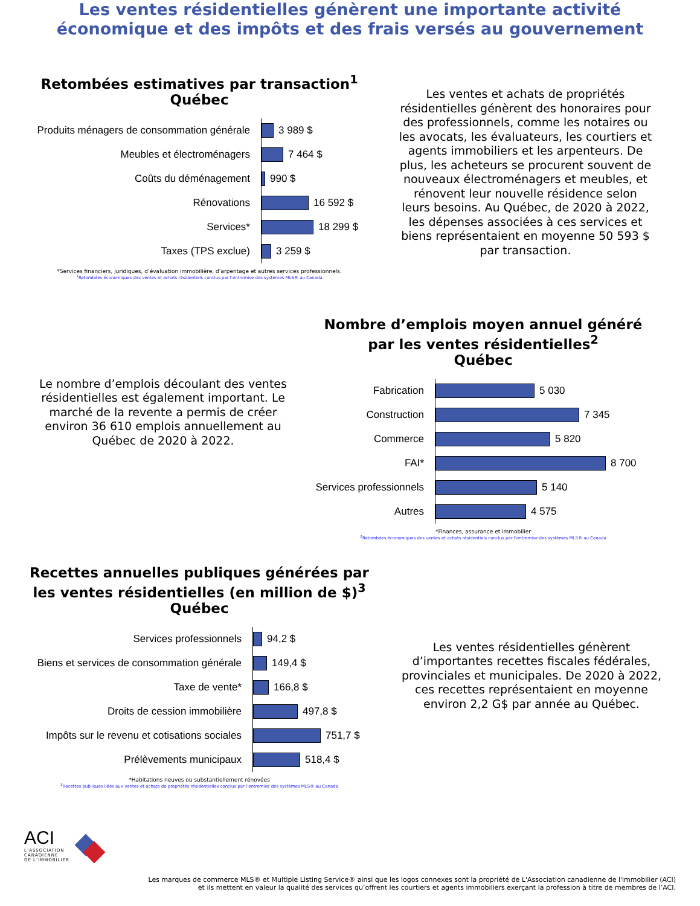Les ventes résidentielles génèrent une importante activité
économique et des impôts et des frais versés au gouvernement
Retombées estimatives par transaction<sup>1</sup>
Québec
Produits ménagers de consommation générale
Meubles et électroménagers
Coûts du déménagement
Rénovations
Services*
Taxes (TPS exclue)
3 989 $
7 464 $
990 $
16 592 $
18 299 $
3 259 $
*Services financiers, juridiques, d’évaluation immobilière, d’arpentage et autres services professionnels.
<sup>1</sup> Retombées économiques des ventes et achats résidentiels conclus par l’entremise des systèmes MLS® au Canada
Les ventes et achats de propriétés résidentielles génèrent des honoraires pour des professionnels, comme les notaires ou les avocats, les évaluateurs, les courtiers et agents immobiliers et les arpenteurs. De plus, les acheteurs se procurent souvent de nouveaux électroménagers et meubles, et rénovent leur nouvelle résidence selon leurs besoins. Au Québec, de 2020 à 2022, les dépenses associées à ces services et biens représentaient en moyenne 50 593 $ par transaction.
Le nombre d’emplois découlant des ventes résidentielles est également important. Le marché de la revente a permis de créer environ 36 610 emplois annuellement au Québec de 2020 à 2022.
Nombre d’emplois moyen annuel généré
par les ventes résidentielles<sup>2</sup>
Québec
Fabrication
Construction
Commerce
FAI*
Services professionnels
Autres
5 030
7 345
5 820
8 700
5 140
4 575
*Finances, assurance et immobilier
<sup>2</sup> Retombées économiques des ventes et achats résidentiels conclus par l’entremise des systèmes MLS® au Canada
Recettes annuelles publiques générées par
les ventes résidentielles (en million de $)<sup>3</sup>
Québec
Services professionnels
Biens et services de consommation générale
Taxe de vente*
Droits de cession immobilière
Impôts sur le revenu et cotisations sociales
Prélèvements municipaux
94,2 $
149,4 $
166,8 $
497,8 $
751,7 $
518,4 $
*Habitations neuves ou substantiellement rénovées
<sup>3</sup> Recettes publiques liées aux ventes et achats de propriétés résidentielles conclus par l’entremise des systèmes MLS® au Canada
Les ventes résidentielles génèrent d’importantes recettes fiscales fédérales, provinciales et municipales. De 2020 à 2022, ces recettes représentaient en moyenne environ 2,2 G$ par année au Québec.
ACI
L’ASSOCIATION
CANADIENNE
DE L’IMMOBILIER
Les marques de commerce MLS® et Multiple Listing Service® ainsi que les logos connexes sont la propriété de L'Association canadienne de l'immobilier (ACI)
et ils mettent en valeur la qualité des services qu’offrent les courtiers et agents immobiliers exerçant la profession à titre de membres de l’ACI.